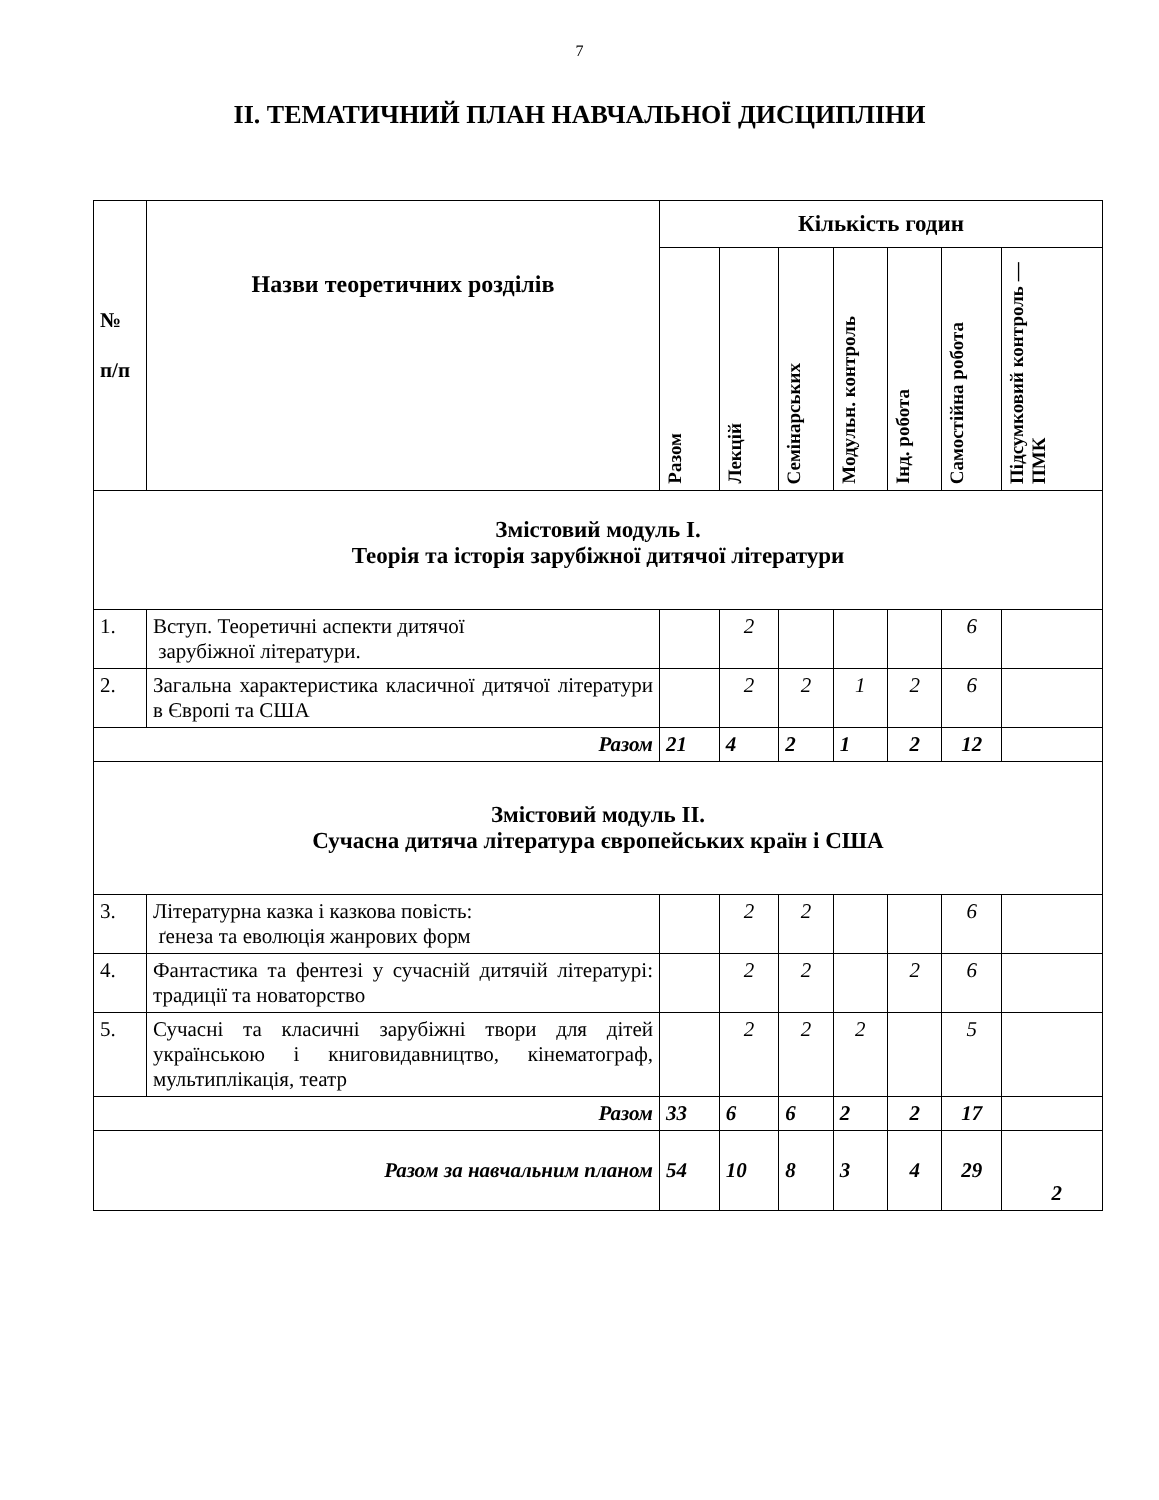7
ІІ. ТЕМАТИЧНИЙ ПЛАН НАВЧАЛЬНОЇ ДИСЦИПЛІНИ
| № п/п | Назви теоретичних розділів | Кількість годин | | | | | | |
| --- | --- | --- | --- | --- | --- | --- | --- | --- |
| | | Разом | Лекцій | Семінарських | Модульн. контроль | Інд. робота | Самостійна робота | Підсумковий контроль — ПМК |
| Змістовий модуль І. Теорія та історія зарубіжної дитячої літератури | | | | | | | | |
| 1. | Вступ. Теоретичні аспекти дитячої зарубіжної літератури. | | 2 | | | | 6 | |
| 2. | Загальна характеристика класичної дитячої літератури в Європі та США | | 2 | 2 | 1 | 2 | 6 | |
| Разом | | 21 | 4 | 2 | 1 | 2 | 12 | |
| Змістовий модуль ІІ. Сучасна дитяча література європейських країн і США | | | | | | | | |
| 3. | Літературна казка і казкова повість: ґенеза та еволюція жанрових форм | | 2 | 2 | | | 6 | |
| 4. | Фантастика та фентезі у сучасній дитячій літературі: традиції та новаторство | | 2 | 2 | | 2 | 6 | |
| 5. | Сучасні та класичні зарубіжні твори для дітей українською і книговидавництво, кінематограф, мультиплікація, театр | | 2 | 2 | 2 | | 5 | |
| Разом | | 33 | 6 | 6 | 2 | 2 | 17 | |
| Разом за навчальним планом | | 54 | 10 | 8 | 3 | 4 | 29 | 2 |